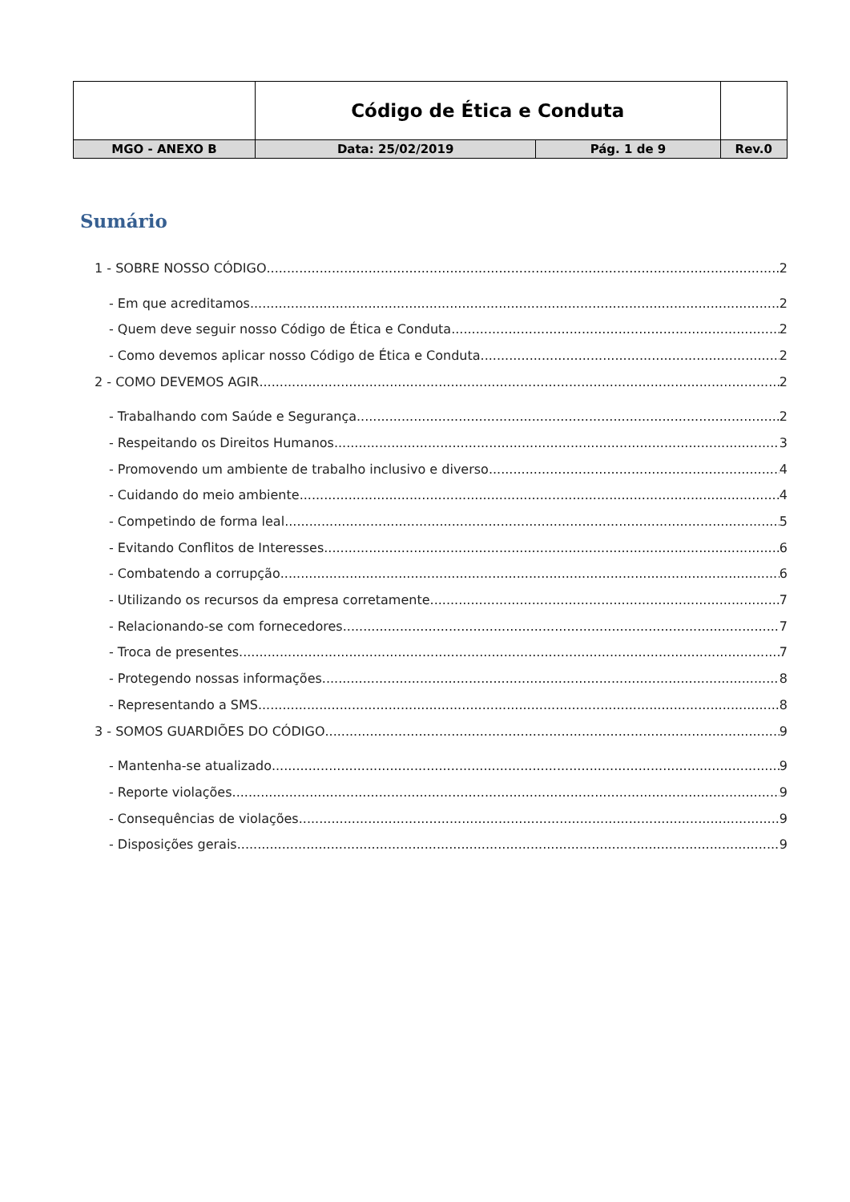| | Código de Ética e Conduta | | |
| MGO - ANEXO B | Data: 25/02/2019 | Pág. 1 de 9 | Rev.0 |
Sumário
1 - SOBRE NOSSO CÓDIGO 2
- Em que acreditamos 2
- Quem deve seguir nosso Código de Ética e Conduta 2
- Como devemos aplicar nosso Código de Ética e Conduta 2
2 - COMO DEVEMOS AGIR 2
- Trabalhando com Saúde e Segurança 2
- Respeitando os Direitos Humanos 3
- Promovendo um ambiente de trabalho inclusivo e diverso 4
- Cuidando do meio ambiente 4
- Competindo de forma leal 5
- Evitando Conflitos de Interesses 6
- Combatendo a corrupção 6
- Utilizando os recursos da empresa corretamente 7
- Relacionando-se com fornecedores 7
- Troca de presentes 7
- Protegendo nossas informações 8
- Representando a SMS 8
3 - SOMOS GUARDIÕES DO CÓDIGO 9
- Mantenha-se atualizado 9
- Reporte violações 9
- Consequências de violações 9
- Disposições gerais 9